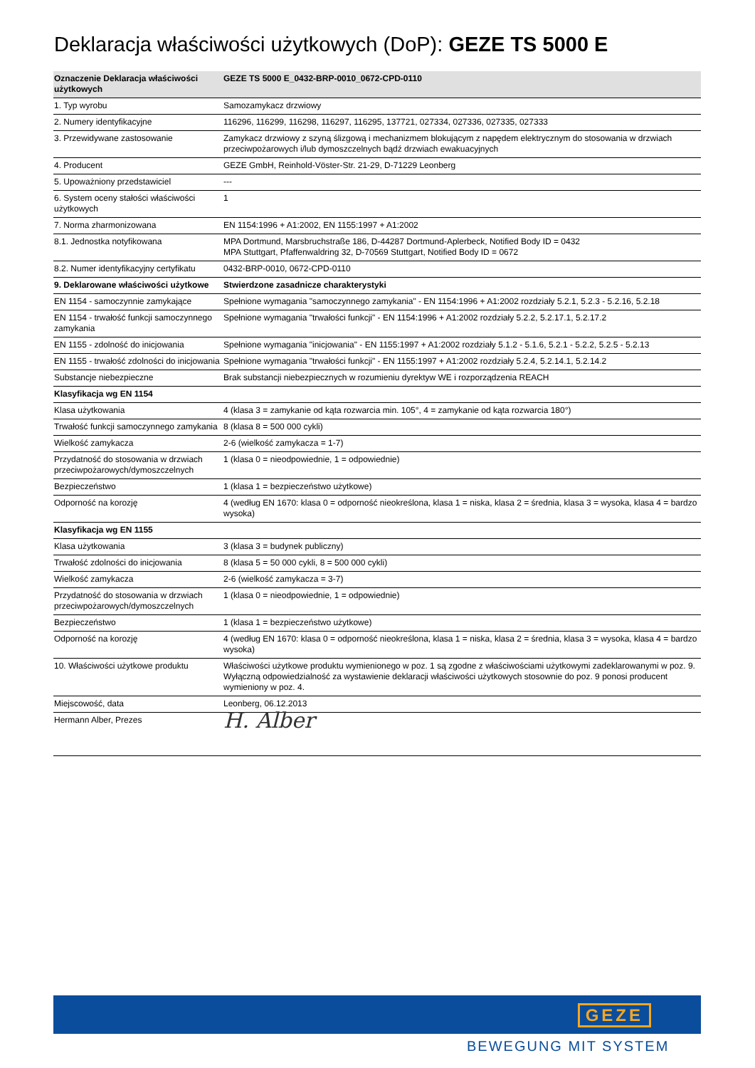Deklaracja właściwości użytkowych (DoP): GEZE TS 5000 E
| Oznaczenie Deklaracja właściwości użytkowych | GEZE TS 5000 E_0432-BRP-0010_0672-CPD-0110 |
| --- | --- |
| 1. Typ wyrobu | Samozamykacz drzwiowy |
| 2. Numery identyfikacyjne | 116296, 116299, 116298, 116297, 116295, 137721, 027334, 027336, 027335, 027333 |
| 3. Przewidywane zastosowanie | Zamykacz drzwiowy z szyną ślizgową i mechanizmem blokującym z napędem elektrycznym do stosowania w drzwiach przeciwpożarowych i/lub dymoszczelnych bądź drzwiach ewakuacyjnych |
| 4. Producent | GEZE GmbH, Reinhold-Vöster-Str. 21-29, D-71229 Leonberg |
| 5. Upoważniony przedstawiciel | --- |
| 6. System oceny stałości właściwości użytkowych | 1 |
| 7. Norma zharmonizowana | EN 1154:1996 + A1:2002, EN 1155:1997 + A1:2002 |
| 8.1. Jednostka notyfikowana | MPA Dortmund, Marsbruchstraße 186, D-44287 Dortmund-Aplerbeck, Notified Body ID = 0432 MPA Stuttgart, Pfaffenwaldring 32, D-70569 Stuttgart, Notified Body ID = 0672 |
| 8.2. Numer identyfikacyjny certyfikatu | 0432-BRP-0010, 0672-CPD-0110 |
| 9. Deklarowane właściwości użytkowe | Stwierdzone zasadnicze charakterystyki |
| EN 1154 - samoczynnie zamykające | Spełnione wymagania "samoczynnego zamykania" - EN 1154:1996 + A1:2002 rozdziały 5.2.1, 5.2.3 - 5.2.16, 5.2.18 |
| EN 1154 - trwałość funkcji samoczynnego zamykania | Spełnione wymagania "trwałości funkcji" - EN 1154:1996 + A1:2002 rozdziały 5.2.2, 5.2.17.1, 5.2.17.2 |
| EN 1155 - zdolność do inicjowania | Spełnione wymagania "inicjowania" - EN 1155:1997 + A1:2002 rozdziały 5.1.2 - 5.1.6, 5.2.1 - 5.2.2, 5.2.5 - 5.2.13 |
| EN 1155 - trwałość zdolności do inicjowania | Spełnione wymagania "trwałości funkcji" - EN 1155:1997 + A1:2002 rozdziały 5.2.4, 5.2.14.1, 5.2.14.2 |
| Substancje niebezpieczne | Brak substancji niebezpiecznych w rozumieniu dyrektyw WE i rozporządzenia REACH |
| Klasyfikacja wg EN 1154 | |
| Klasa użytkowania | 4 (klasa 3 = zamykanie od kąta rozwarcia min. 105°, 4 = zamykanie od kąta rozwarcia 180°) |
| Trwałość funkcji samoczynnego zamykania | 8 (klasa 8 = 500 000 cykli) |
| Wielkość zamykacza | 2-6 (wielkość zamykacza = 1-7) |
| Przydatność do stosowania w drzwiach przeciwpożarowych/dymoszczelnych | 1 (klasa 0 = nieodpowiednie, 1 = odpowiednie) |
| Bezpieczeństwo | 1 (klasa 1 = bezpieczeństwo użytkowe) |
| Odporność na korozję | 4 (według EN 1670: klasa 0 = odporność nieokreślona, klasa 1 = niska, klasa 2 = średnia, klasa 3 = wysoka, klasa 4 = bardzo wysoka) |
| Klasyfikacja wg EN 1155 | |
| Klasa użytkowania | 3 (klasa 3 = budynek publiczny) |
| Trwałość zdolności do inicjowania | 8 (klasa 5 = 50 000 cykli, 8 = 500 000 cykli) |
| Wielkość zamykacza | 2-6 (wielkość zamykacza = 3-7) |
| Przydatność do stosowania w drzwiach przeciwpożarowych/dymoszczelnych | 1 (klasa 0 = nieodpowiednie, 1 = odpowiednie) |
| Bezpieczeństwo | 1 (klasa 1 = bezpieczeństwo użytkowe) |
| Odporność na korozję | 4 (według EN 1670: klasa 0 = odporność nieokreślona, klasa 1 = niska, klasa 2 = średnia, klasa 3 = wysoka, klasa 4 = bardzo wysoka) |
| 10. Właściwości użytkowe produktu | Właściwości użytkowe produktu wymienionego w poz. 1 są zgodne z właściwościami użytkowymi zadeklarowanymi w poz. 9. Wyłączną odpowiedzialność za wystawienie deklaracji właściwości użytkowych stosownie do poz. 9 ponosi producent wymieniony w poz. 4. |
| Miejscowość, data | Leonberg, 06.12.2013 |
| Hermann Alber, Prezes | H. Alber |
GEZE
BEWEGUNG MIT SYSTEM